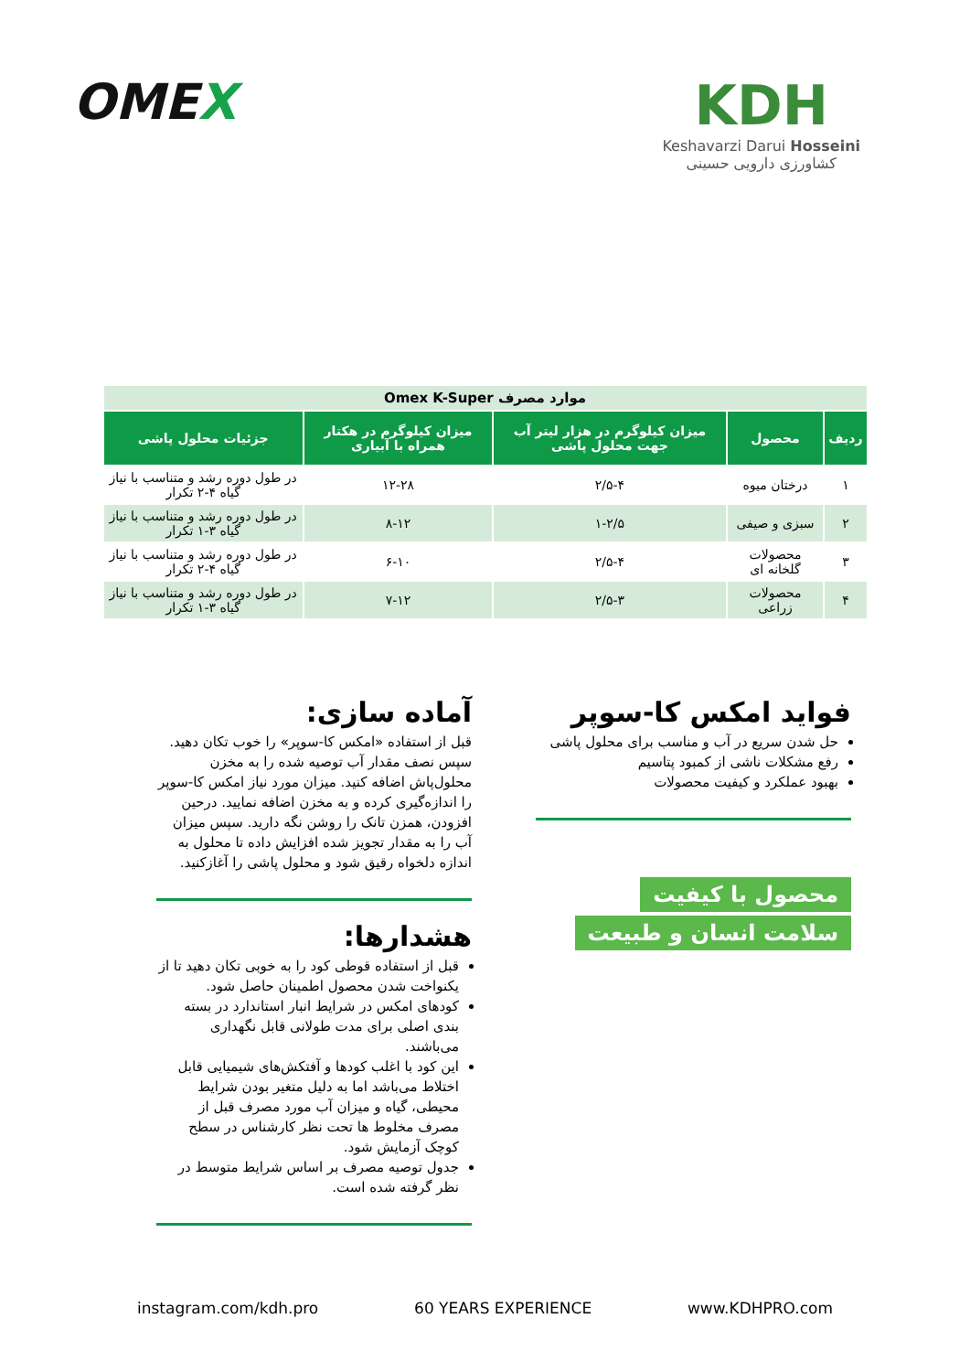OMEX KDH
Keshavarzi Darui Hosseini
کشاورزی دارویی حسینی
| موارد مصرف Omex K-Super | | | | |
| ردیف | محصول | میزان کیلوگرم در هزار لیتر آب جهت محلول پاشی | میزان کیلوگرم در هکتار همراه با آبیاری | جزئیات محلول پاشی |
| ۱ | درختان میوه | ۲/۵-۴ | ۱۲-۲۸ | در طول دوره رشد و متناسب با نیاز گیاه ۴-۲ تکرار |
| ۲ | سبزی و صیفی | ۱-۲/۵ | ۸-۱۲ | در طول دوره رشد و متناسب با نیاز گیاه ۳-۱ تکرار |
| ۳ | محصولات گلخانه ای | ۲/۵-۴ | ۶-۱۰ | در طول دوره رشد و متناسب با نیاز گیاه ۴-۲ تکرار |
| ۴ | محصولات زراعی | ۲/۵-۳ | ۷-۱۲ | در طول دوره رشد و متناسب با نیاز گیاه ۳-۱ تکرار |
فواید امکس کا-سوپر
حل شدن سریع در آب و مناسب برای محلول پاشی
رفع مشکلات ناشی از کمبود پتاسیم
بهبود عملکرد و کیفیت محصولات
محصول با کیفیت
سلامت انسان و طبیعت
آماده سازی:
قبل از استفاده «امکس کا-سوپر» را خوب تکان دهید. سپس نصف مقدار آب توصیه شده را به مخزن محلول‌پاش اضافه کنید. میزان مورد نیاز امکس کا-سوپر را اندازه‌گیری کرده و به مخزن اضافه نمایید. درحین افزودن، همزن تانک را روشن نگه دارید. سپس میزان آب را به مقدار تجویز شده افزایش داده تا محلول به اندازه دلخواه رقیق شود و محلول پاشی را آغازکنید.
هشدارها:
قبل از استفاده قوطی کود را به خوبی تکان دهید تا از یکنواخت شدن محصول اطمینان حاصل شود.
کودهای امکس در شرایط انبار استاندارد در بسته بندی اصلی برای مدت طولانی قابل نگهداری می‌باشند.
این کود با اغلب کودها و آفتکش‌های شیمیایی قابل اختلاط می‌باشد اما به دلیل متغیر بودن شرایط محیطی، گیاه و میزان آب مورد مصرف قبل از مصرف مخلوط ها تحت نظر کارشناس در سطح کوچک آزمایش شود.
جدول توصیه مصرف بر اساس شرایط متوسط در نظر گرفته شده است.
instagram.com/kdh.pro 60 YEARS EXPERIENCE www.KDHPRO.com